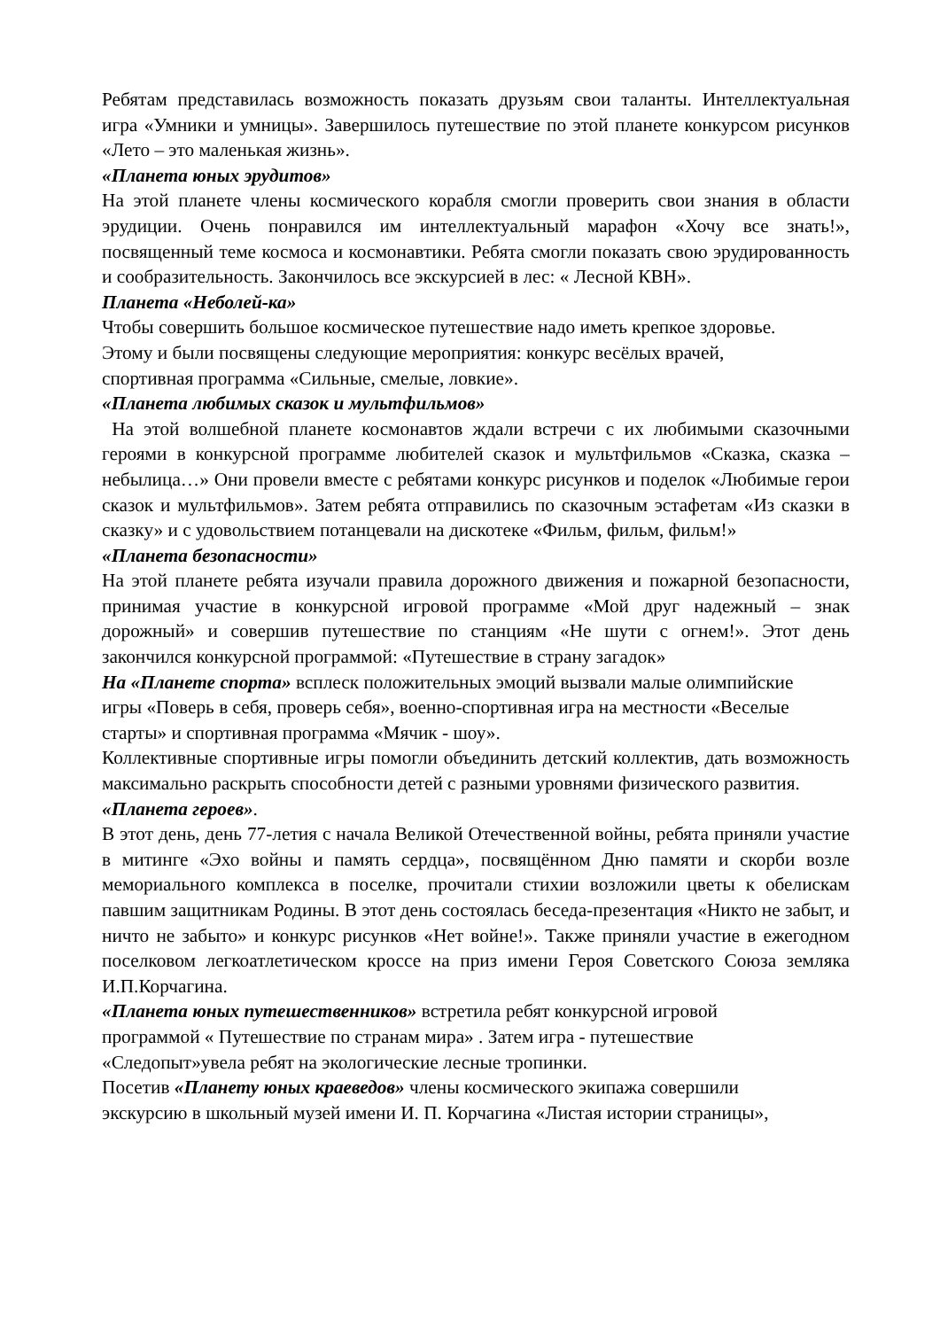Ребятам представилась возможность показать друзьям свои таланты. Интеллектуальная игра «Умники и умницы». Завершилось путешествие по этой планете конкурсом рисунков «Лето – это маленькая жизнь».
«Планета юных эрудитов»
На этой планете члены космического корабля смогли проверить свои знания в области эрудиции. Очень понравился им интеллектуальный марафон «Хочу все знать!», посвященный теме космоса и космонавтики. Ребята смогли показать свою эрудированность и сообразительность. Закончилось все экскурсией в лес: « Лесной КВН».
Планета «Неболей-ка»
Чтобы совершить большое космическое путешествие надо иметь крепкое здоровье.
Этому и были посвящены следующие мероприятия: конкурс весёлых врачей,
спортивная программа «Сильные, смелые, ловкие».
«Планета любимых сказок и мультфильмов»
На этой волшебной планете космонавтов ждали встречи с их любимыми сказочными героями в конкурсной программе любителей сказок и мультфильмов «Сказка, сказка – небылица…» Они провели вместе с ребятами конкурс рисунков и поделок «Любимые герои сказок и мультфильмов». Затем ребята отправились по сказочным эстафетам «Из сказки в сказку» и с удовольствием потанцевали на дискотеке «Фильм, фильм, фильм!»
«Планета безопасности»
На этой планете ребята изучали правила дорожного движения и пожарной безопасности, принимая участие в конкурсной игровой программе «Мой друг надежный – знак дорожный» и совершив путешествие по станциям «Не шути с огнем!». Этот день закончился конкурсной программой: «Путешествие в страну загадок»
На «Планете спорта» всплеск положительных эмоций вызвали малые олимпийские
игры «Поверь в себя, проверь себя», военно-спортивная игра на местности «Веселые
старты» и спортивная программа «Мячик - шоу».
Коллективные спортивные игры помогли объединить детский коллектив, дать возможность максимально раскрыть способности детей с разными уровнями физического развития.
«Планета героев».
В этот день, день 77-летия с начала Великой Отечественной войны, ребята приняли участие в митинге «Эхо войны и память сердца», посвящённом Дню памяти и скорби возле мемориального комплекса в поселке, прочитали стихии возложили цветы к обелискам павшим защитникам Родины. В этот день состоялась беседа-презентация «Никто не забыт, и ничто не забыто» и конкурс рисунков «Нет войне!». Также приняли участие в ежегодном поселковом легкоатлетическом кроссе на приз имени Героя Советского Союза земляка И.П.Корчагина.
«Планета юных путешественников» встретила ребят конкурсной игровой
программой « Путешествие по странам мира» . Затем игра - путешествие
«Следопыт»увела ребят на экологические лесные тропинки.
Посетив «Планету юных краеведов» члены космического экипажа совершили
экскурсию в школьный музей имени И. П. Корчагина «Листая истории страницы»,